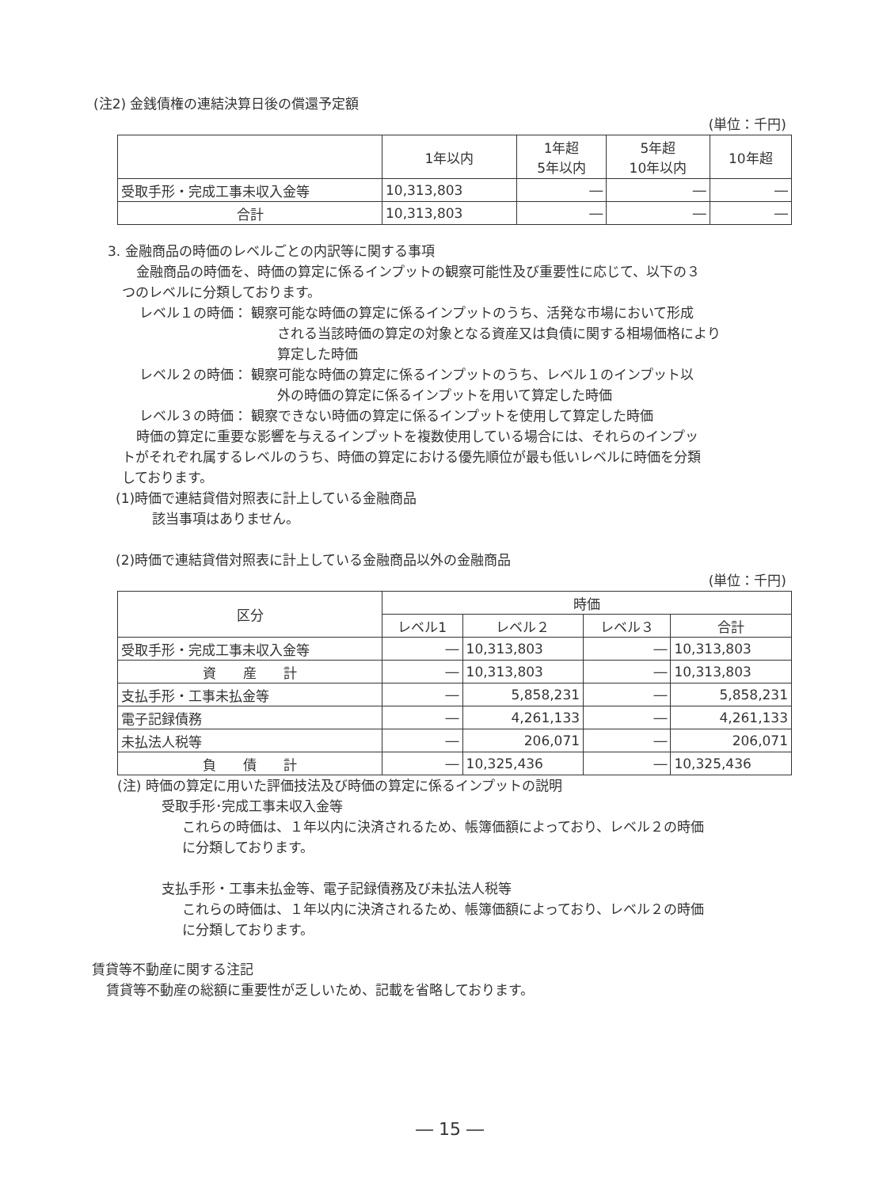(注2) 金銭債権の連結決算日後の償還予定額
(単位：千円)
| | 1年以内 | 1年超 5年以内 | 5年超 10年以内 | 10年超 |
| --- | --- | --- | --- | --- |
| 受取手形・完成工事未収入金等 | 10,313,803 | ― | ― | ― |
| 合計 | 10,313,803 | ― | ― | ― |
3. 金融商品の時価のレベルごとの内訳等に関する事項
金融商品の時価を、時価の算定に係るインプットの観察可能性及び重要性に応じて、以下の３
つのレベルに分類しております。
レベル１の時価： 観察可能な時価の算定に係るインプットのうち、活発な市場において形成
される当該時価の算定の対象となる資産又は負債に関する相場価格により
算定した時価
レベル２の時価： 観察可能な時価の算定に係るインプットのうち、レベル１のインプット以
外の時価の算定に係るインプットを用いて算定した時価
レベル３の時価： 観察できない時価の算定に係るインプットを使用して算定した時価
時価の算定に重要な影響を与えるインプットを複数使用している場合には、それらのインプッ
トがそれぞれ属するレベルのうち、時価の算定における優先順位が最も低いレベルに時価を分類
しております。
(1)時価で連結貸借対照表に計上している金融商品
該当事項はありません。
(2)時価で連結貸借対照表に計上している金融商品以外の金融商品
(単位：千円)
| 区分 | 時価 | | | |
| --- | --- | --- | --- | --- |
| | レベル1 | レベル２ | レベル３ | 合計 |
| 受取手形・完成工事未収入金等 | ― | 10,313,803 | ― | 10,313,803 |
| 資 産 計 | ― | 10,313,803 | ― | 10,313,803 |
| 支払手形・工事未払金等 | ― | 5,858,231 | ― | 5,858,231 |
| 電子記録債務 | ― | 4,261,133 | ― | 4,261,133 |
| 未払法人税等 | ― | 206,071 | ― | 206,071 |
| 負 債 計 | ― | 10,325,436 | ― | 10,325,436 |
(注) 時価の算定に用いた評価技法及び時価の算定に係るインプットの説明
受取手形･完成工事未収入金等
これらの時価は、１年以内に決済されるため、帳簿価額によっており、レベル２の時価
に分類しております。
支払手形・工事未払金等、電子記録債務及び未払法人税等
これらの時価は、１年以内に決済されるため、帳簿価額によっており、レベル２の時価
に分類しております。
賃貸等不動産に関する注記
賃貸等不動産の総額に重要性が乏しいため、記載を省略しております。
― 15 ―